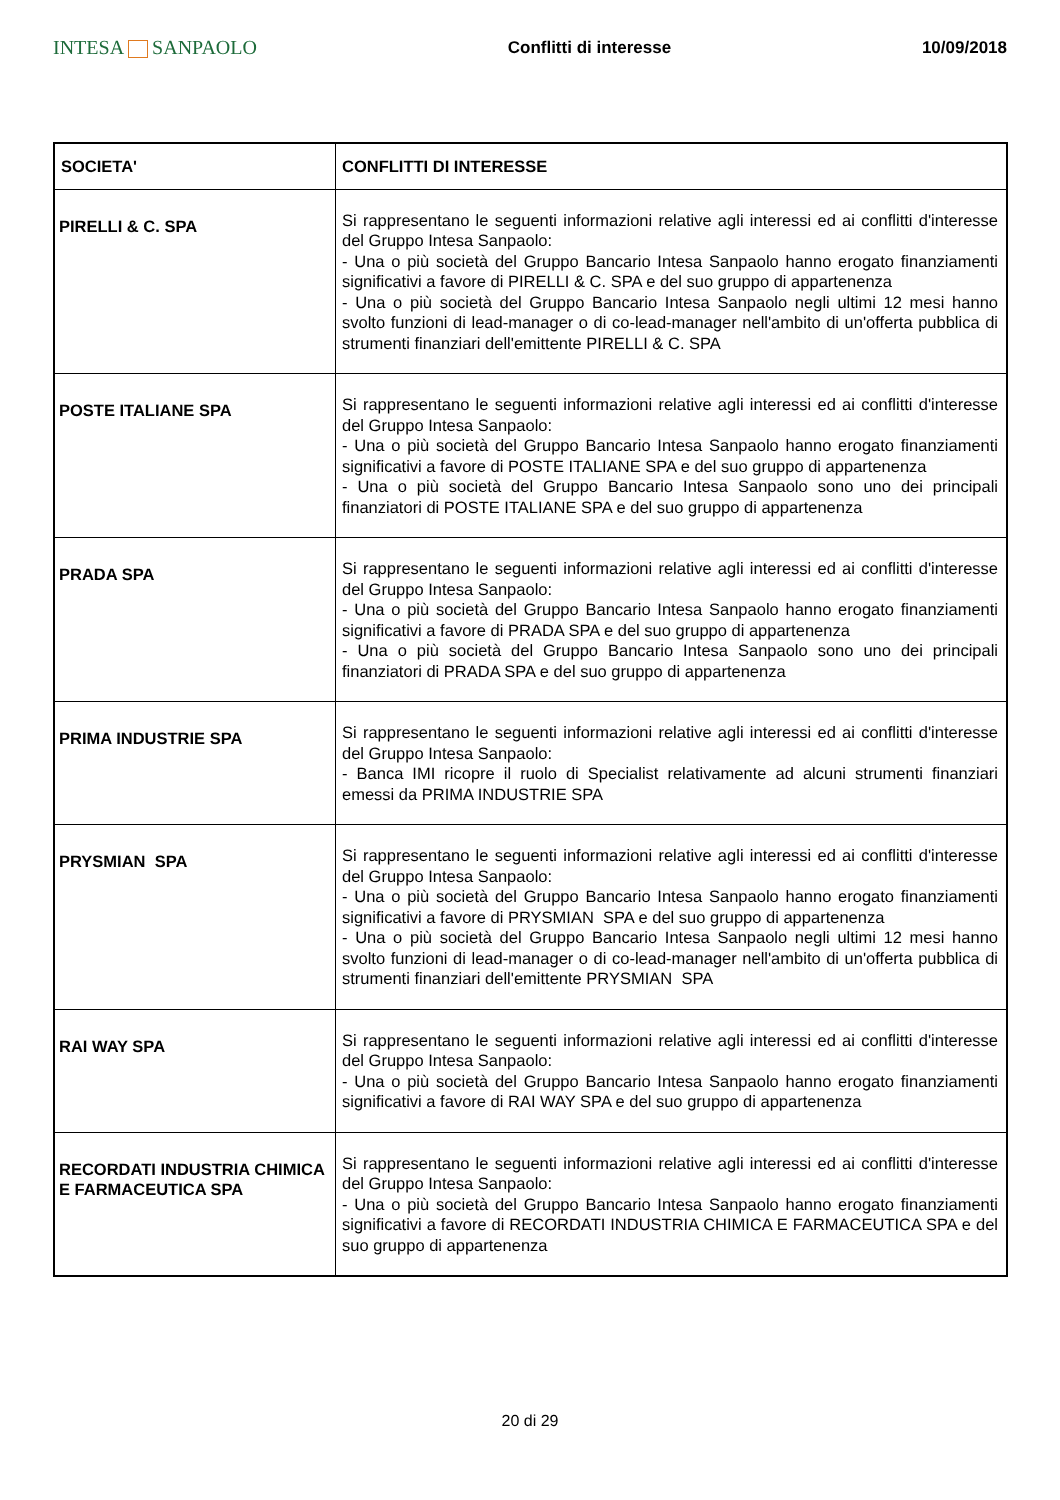INTESA SANPAOLO
Conflitti di interesse 10/09/2018
| SOCIETA' | CONFLITTI DI INTERESSE |
| --- | --- |
| PIRELLI & C. SPA | Si rappresentano le seguenti informazioni relative agli interessi ed ai conflitti d'interesse del Gruppo Intesa Sanpaolo: - Una o più società del Gruppo Bancario Intesa Sanpaolo hanno erogato finanziamenti significativi a favore di PIRELLI & C. SPA e del suo gruppo di appartenenza - Una o più società del Gruppo Bancario Intesa Sanpaolo negli ultimi 12 mesi hanno svolto funzioni di lead-manager o di co-lead-manager nell'ambito di un'offerta pubblica di strumenti finanziari dell'emittente PIRELLI & C. SPA |
| POSTE ITALIANE SPA | Si rappresentano le seguenti informazioni relative agli interessi ed ai conflitti d'interesse del Gruppo Intesa Sanpaolo: - Una o più società del Gruppo Bancario Intesa Sanpaolo hanno erogato finanziamenti significativi a favore di POSTE ITALIANE SPA e del suo gruppo di appartenenza - Una o più società del Gruppo Bancario Intesa Sanpaolo sono uno dei principali finanziatori di POSTE ITALIANE SPA e del suo gruppo di appartenenza |
| PRADA SPA | Si rappresentano le seguenti informazioni relative agli interessi ed ai conflitti d'interesse del Gruppo Intesa Sanpaolo: - Una o più società del Gruppo Bancario Intesa Sanpaolo hanno erogato finanziamenti significativi a favore di PRADA SPA e del suo gruppo di appartenenza - Una o più società del Gruppo Bancario Intesa Sanpaolo sono uno dei principali finanziatori di PRADA SPA e del suo gruppo di appartenenza |
| PRIMA INDUSTRIE SPA | Si rappresentano le seguenti informazioni relative agli interessi ed ai conflitti d'interesse del Gruppo Intesa Sanpaolo: - Banca IMI ricopre il ruolo di Specialist relativamente ad alcuni strumenti finanziari emessi da PRIMA INDUSTRIE SPA |
| PRYSMIAN SPA | Si rappresentano le seguenti informazioni relative agli interessi ed ai conflitti d'interesse del Gruppo Intesa Sanpaolo: - Una o più società del Gruppo Bancario Intesa Sanpaolo hanno erogato finanziamenti significativi a favore di PRYSMIAN SPA e del suo gruppo di appartenenza - Una o più società del Gruppo Bancario Intesa Sanpaolo negli ultimi 12 mesi hanno svolto funzioni di lead-manager o di co-lead-manager nell'ambito di un'offerta pubblica di strumenti finanziari dell'emittente PRYSMIAN SPA |
| RAI WAY SPA | Si rappresentano le seguenti informazioni relative agli interessi ed ai conflitti d'interesse del Gruppo Intesa Sanpaolo: - Una o più società del Gruppo Bancario Intesa Sanpaolo hanno erogato finanziamenti significativi a favore di RAI WAY SPA e del suo gruppo di appartenenza |
| RECORDATI INDUSTRIA CHIMICA E FARMACEUTICA SPA | Si rappresentano le seguenti informazioni relative agli interessi ed ai conflitti d'interesse del Gruppo Intesa Sanpaolo: - Una o più società del Gruppo Bancario Intesa Sanpaolo hanno erogato finanziamenti significativi a favore di RECORDATI INDUSTRIA CHIMICA E FARMACEUTICA SPA e del suo gruppo di appartenenza |
20 di 29